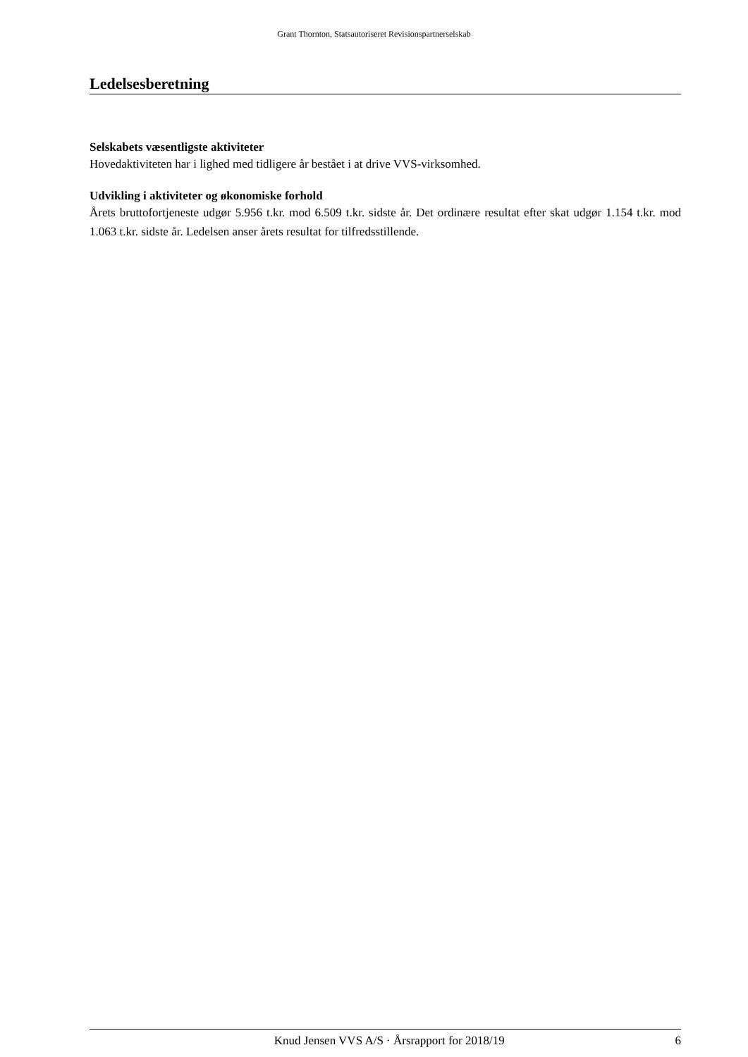Grant Thornton, Statsautoriseret Revisionspartnerselskab
Ledelsesberetning
Selskabets væsentligste aktiviteter
Hovedaktiviteten har i lighed med tidligere år bestået i at drive VVS-virksomhed.
Udvikling i aktiviteter og økonomiske forhold
Årets bruttofortjeneste udgør 5.956 t.kr. mod 6.509 t.kr. sidste år. Det ordinære resultat efter skat udgør 1.154 t.kr. mod 1.063 t.kr. sidste år. Ledelsen anser årets resultat for tilfredsstillende.
Knud Jensen VVS A/S · Årsrapport for 2018/19 6